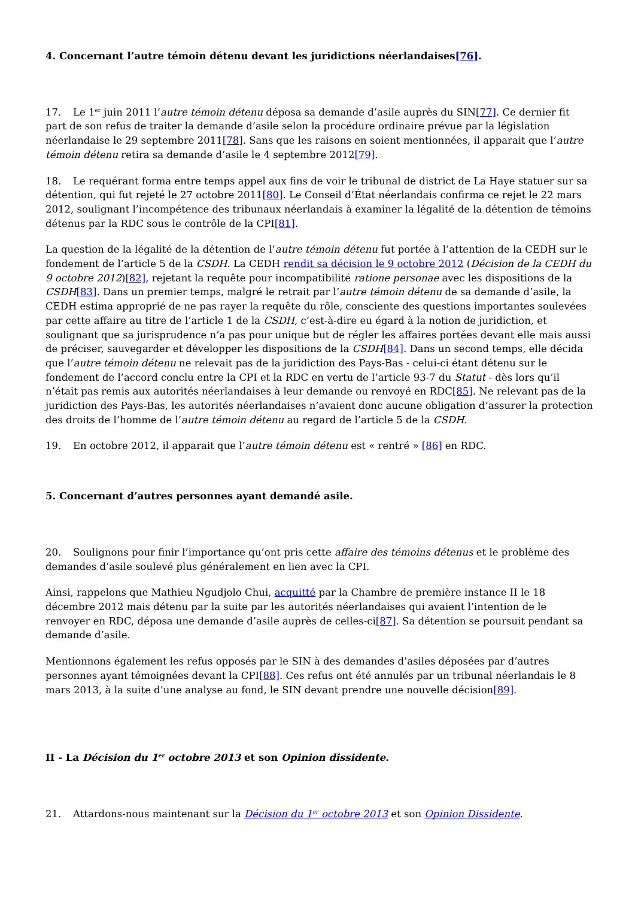4. Concernant l’autre témoin détenu devant les juridictions néerlandaises[76].
17. Le 1<sup>er</sup> juin 2011 l’autre témoin détenu déposa sa demande d’asile auprès du SIN[77]. Ce dernier fit part de son refus de traiter la demande d’asile selon la procédure ordinaire prévue par la législation néerlandaise le 29 septembre 2011[78]. Sans que les raisons en soient mentionnées, il apparait que l’autre témoin détenu retira sa demande d’asile le 4 septembre 2012[79].
18. Le requérant forma entre temps appel aux fins de voir le tribunal de district de La Haye statuer sur sa détention, qui fut rejeté le 27 octobre 2011[80]. Le Conseil d’État néerlandais confirma ce rejet le 22 mars 2012, soulignant l’incompétence des tribunaux néerlandais à examiner la légalité de la détention de témoins détenus par la RDC sous le contrôle de la CPI[81].
La question de la légalité de la détention de l’autre témoin détenu fut portée à l’attention de la CEDH sur le fondement de l’article 5 de la CSDH. La CEDH rendit sa décision le 9 octobre 2012 (Décision de la CEDH du 9 octobre 2012)[82], rejetant la requête pour incompatibilité ratione personae avec les dispositions de la CSDH[83]. Dans un premier temps, malgré le retrait par l’autre témoin détenu de sa demande d’asile, la CEDH estima approprié de ne pas rayer la requête du rôle, consciente des questions importantes soulevées par cette affaire au titre de l’article 1 de la CSDH, c’est-à-dire eu égard à la notion de juridiction, et soulignant que sa jurisprudence n’a pas pour unique but de régler les affaires portées devant elle mais aussi de préciser, sauvegarder et développer les dispositions de la CSDH[84]. Dans un second temps, elle décida que l’autre témoin détenu ne relevait pas de la juridiction des Pays-Bas - celui-ci étant détenu sur le fondement de l’accord conclu entre la CPI et la RDC en vertu de l’article 93-7 du Statut - dès lors qu’il n’était pas remis aux autorités néerlandaises à leur demande ou renvoyé en RDC[85]. Ne relevant pas de la juridiction des Pays-Bas, les autorités néerlandaises n’avaient donc aucune obligation d’assurer la protection des droits de l’homme de l’autre témoin détenu au regard de l’article 5 de la CSDH.
19. En octobre 2012, il apparait que l’autre témoin détenu est « rentré » [86] en RDC.
5. Concernant d’autres personnes ayant demandé asile.
20. Soulignons pour finir l’importance qu’ont pris cette affaire des témoins détenus et le problème des demandes d’asile soulevé plus généralement en lien avec la CPI.
Ainsi, rappelons que Mathieu Ngudjolo Chui, acquitté par la Chambre de première instance II le 18 décembre 2012 mais détenu par la suite par les autorités néerlandaises qui avaient l’intention de le renvoyer en RDC, déposa une demande d’asile auprès de celles-ci[87]. Sa détention se poursuit pendant sa demande d’asile.
Mentionnons également les refus opposés par le SIN à des demandes d’asiles déposées par d’autres personnes ayant témoignées devant la CPI[88]. Ces refus ont été annulés par un tribunal néerlandais le 8 mars 2013, à la suite d’une analyse au fond, le SIN devant prendre une nouvelle décision[89].
II - La Décision du 1<sup>er</sup> octobre 2013 et son Opinion dissidente.
21. Attardons-nous maintenant sur la Décision du 1<sup>er</sup> octobre 2013 et son Opinion Dissidente.